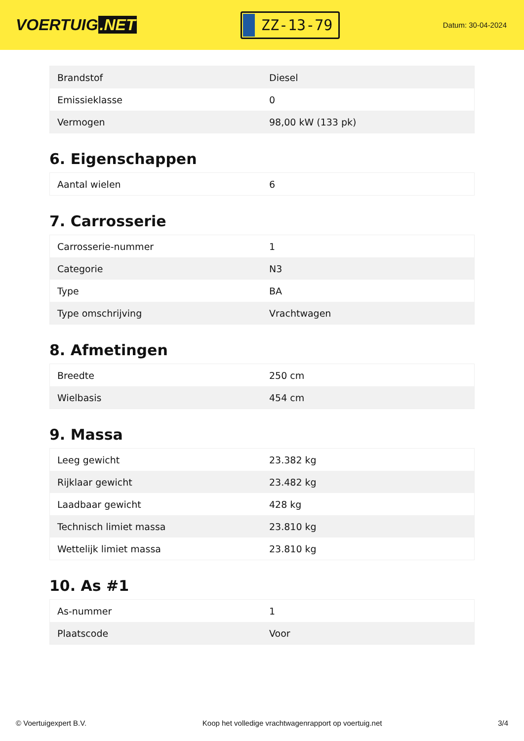VOERTUIG.NET
ZZ-13-79
Datum: 30-04-2024
| Brandstof | Diesel |
| Emissieklasse | 0 |
| Vermogen | 98,00 kW (133 pk) |
6. Eigenschappen
| Aantal wielen | 6 |
7. Carrosserie
| Carrosserie-nummer | 1 |
| Categorie | N3 |
| Type | BA |
| Type omschrijving | Vrachtwagen |
8. Afmetingen
| Breedte | 250 cm |
| Wielbasis | 454 cm |
9. Massa
| Leeg gewicht | 23.382 kg |
| Rijklaar gewicht | 23.482 kg |
| Laadbaar gewicht | 428 kg |
| Technisch limiet massa | 23.810 kg |
| Wettelijk limiet massa | 23.810 kg |
10. As #1
| As-nummer | 1 |
| Plaatscode | Voor |
© Voertuigexpert B.V. Koop het volledige vrachtwagenrapport op voertuig.net 3/4